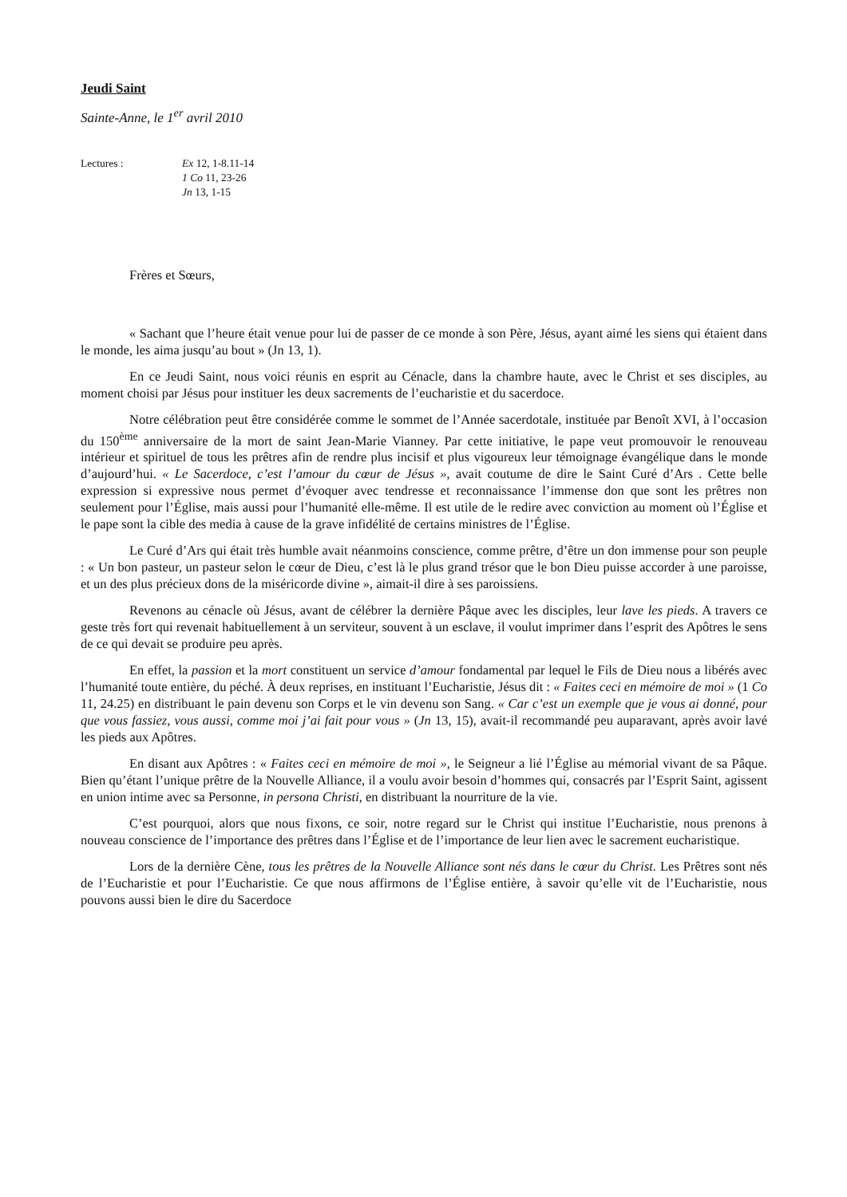Jeudi Saint
Sainte-Anne, le 1<sup>er</sup> avril 2010
Lectures : Ex 12, 1-8.11-14
1 Co 11, 23-26
Jn 13, 1-15
Frères et Sœurs,
« Sachant que l’heure était venue pour lui de passer de ce monde à son Père, Jésus, ayant aimé les siens qui étaient dans le monde, les aima jusqu’au bout » (Jn 13, 1).
En ce Jeudi Saint, nous voici réunis en esprit au Cénacle, dans la chambre haute, avec le Christ et ses disciples, au moment choisi par Jésus pour instituer les deux sacrements de l’eucharistie et du sacerdoce.
Notre célébration peut être considérée comme le sommet de l’Année sacerdotale, instituée par Benoît XVI, à l’occasion du 150<sup>ème</sup> anniversaire de la mort de saint Jean-Marie Vianney. Par cette initiative, le pape veut promouvoir le renouveau intérieur et spirituel de tous les prêtres afin de rendre plus incisif et plus vigoureux leur témoignage évangélique dans le monde d’aujourd’hui. « Le Sacerdoce, c’est l’amour du cœur de Jésus », avait coutume de dire le Saint Curé d’Ars . Cette belle expression si expressive nous permet d’évoquer avec tendresse et reconnaissance l’immense don que sont les prêtres non seulement pour l’Église, mais aussi pour l’humanité elle-même. Il est utile de le redire avec conviction au moment où l’Église et le pape sont la cible des media à cause de la grave infidélité de certains ministres de l’Église.
Le Curé d’Ars qui était très humble avait néanmoins conscience, comme prêtre, d’être un don immense pour son peuple : « Un bon pasteur, un pasteur selon le cœur de Dieu, c’est là le plus grand trésor que le bon Dieu puisse accorder à une paroisse, et un des plus précieux dons de la miséricorde divine », aimait-il dire à ses paroissiens.
Revenons au cénacle où Jésus, avant de célébrer la dernière Pâque avec les disciples, leur lave les pieds. A travers ce geste très fort qui revenait habituellement à un serviteur, souvent à un esclave, il voulut imprimer dans l’esprit des Apôtres le sens de ce qui devait se produire peu après.
En effet, la passion et la mort constituent un service d’amour fondamental par lequel le Fils de Dieu nous a libérés avec l’humanité toute entière, du péché. À deux reprises, en instituant l’Eucharistie, Jésus dit : « Faites ceci en mémoire de moi » (1 Co 11, 24.25) en distribuant le pain devenu son Corps et le vin devenu son Sang. « Car c’est un exemple que je vous ai donné, pour que vous fassiez, vous aussi, comme moi j’ai fait pour vous » (Jn 13, 15), avait-il recommandé peu auparavant, après avoir lavé les pieds aux Apôtres.
En disant aux Apôtres : « Faites ceci en mémoire de moi », le Seigneur a lié l’Église au mémorial vivant de sa Pâque. Bien qu’étant l’unique prêtre de la Nouvelle Alliance, il a voulu avoir besoin d’hommes qui, consacrés par l’Esprit Saint, agissent en union intime avec sa Personne, in persona Christi, en distribuant la nourriture de la vie.
C’est pourquoi, alors que nous fixons, ce soir, notre regard sur le Christ qui institue l’Eucharistie, nous prenons à nouveau conscience de l’importance des prêtres dans l’Église et de l’importance de leur lien avec le sacrement eucharistique.
Lors de la dernière Cène, tous les prêtres de la Nouvelle Alliance sont nés dans le cœur du Christ. Les Prêtres sont nés de l’Eucharistie et pour l’Eucharistie. Ce que nous affirmons de l’Église entière, à savoir qu’elle vit de l’Eucharistie, nous pouvons aussi bien le dire du Sacerdoce